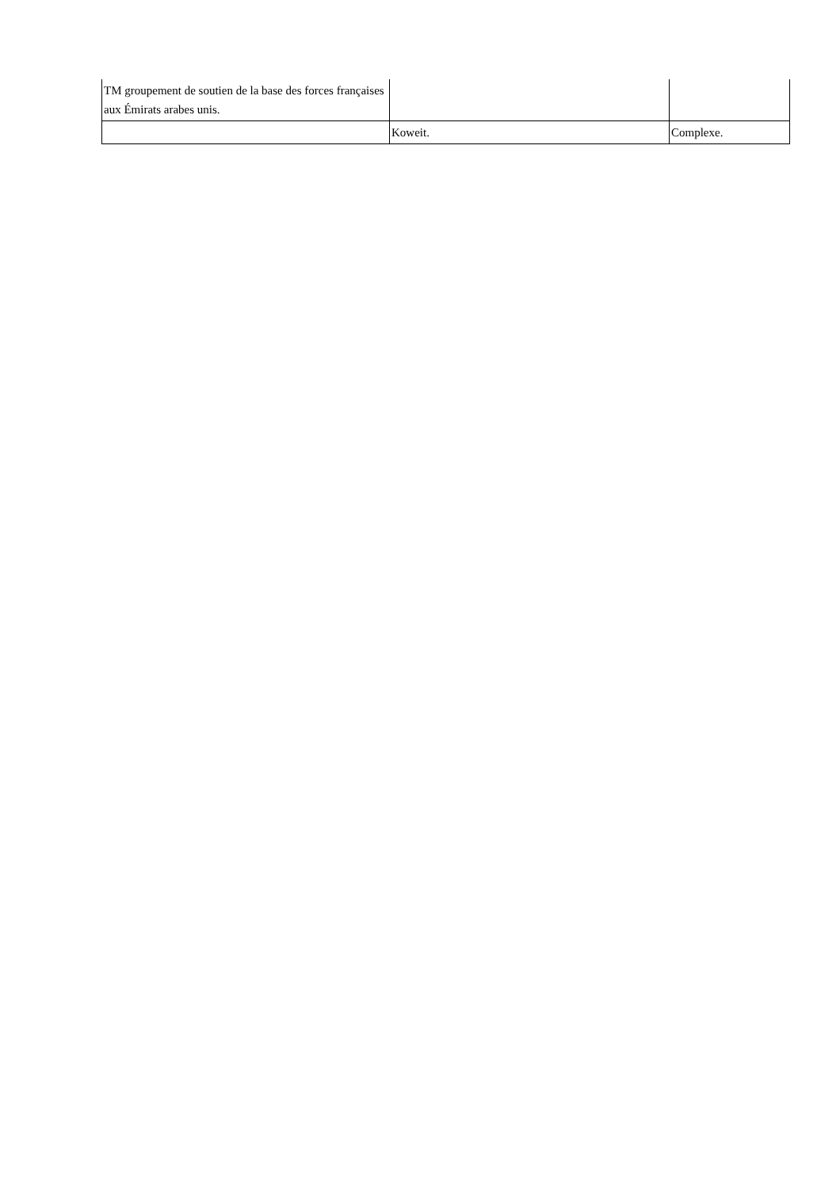| TM groupement de soutien de la base des forces françaises aux Émirats arabes unis. | | |
| | Koweit. | Complexe. |